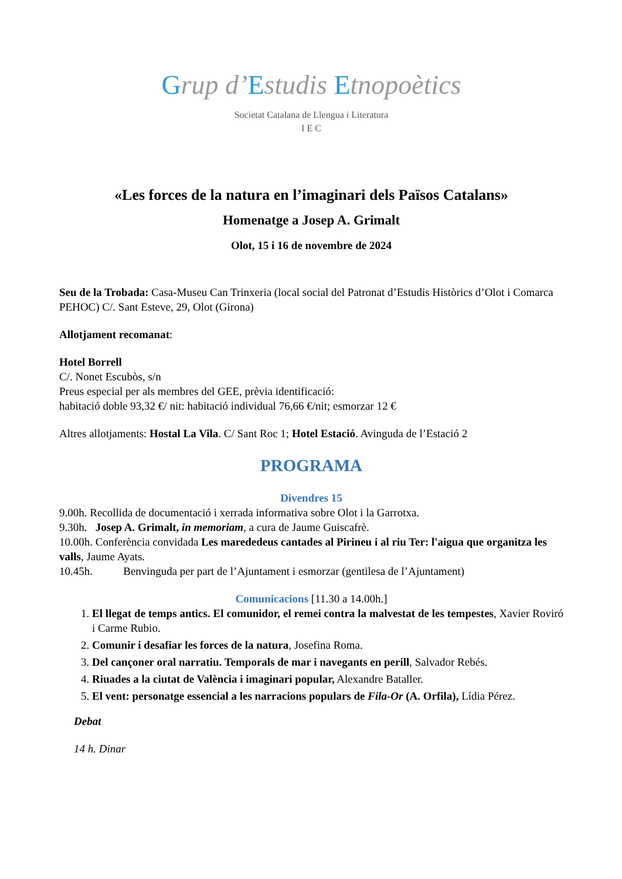Grup d’Estudis Etnopoètics
Societat Catalana de Llengua i Literatura
I E C
«Les forces de la natura en l’imaginari dels Països Catalans»
Homenatge a Josep A. Grimalt
Olot, 15 i 16 de novembre de 2024
Seu de la Trobada: Casa-Museu Can Trinxeria (local social del Patronat d’Estudis Històrics d’Olot i Comarca PEHOC) C/. Sant Esteve, 29, Olot (Girona)
Allotjament recomanat:
Hotel Borrell
C/. Nonet Escubòs, s/n
Preus especial per als membres del GEE, prèvia identificació:
habitació doble 93,32 €/ nit: habitació individual 76,66 €/nit; esmorzar 12 €
Altres allotjaments: Hostal La Vila. C/ Sant Roc 1; Hotel Estació. Avinguda de l’Estació 2
PROGRAMA
Divendres 15
9.00h. Recollida de documentació i xerrada informativa sobre Olot i la Garrotxa.
9.30h. Josep A. Grimalt, in memoriam, a cura de Jaume Guiscafrè.
10.00h. Conferència convidada Les marededeus cantades al Pirineu i al riu Ter: l'aigua que organitza les valls, Jaume Ayats.
10.45h. Benvinguda per part de l’Ajuntament i esmorzar (gentilesa de l’Ajuntament)
Comunicacions [11.30 a 14.00h.]
1. El llegat de temps antics. El comunidor, el remei contra la malvestat de les tempestes, Xavier Roviró i Carme Rubio.
2. Comunir i desafiar les forces de la natura, Josefina Roma.
3. Del cançoner oral narratiu. Temporals de mar i navegants en perill, Salvador Rebés.
4. Riuades a la ciutat de València i imaginari popular, Alexandre Bataller.
5. El vent: personatge essencial a les narracions populars de Fila-Or (A. Orfila), Lídia Pérez.
Debat
14 h. Dinar